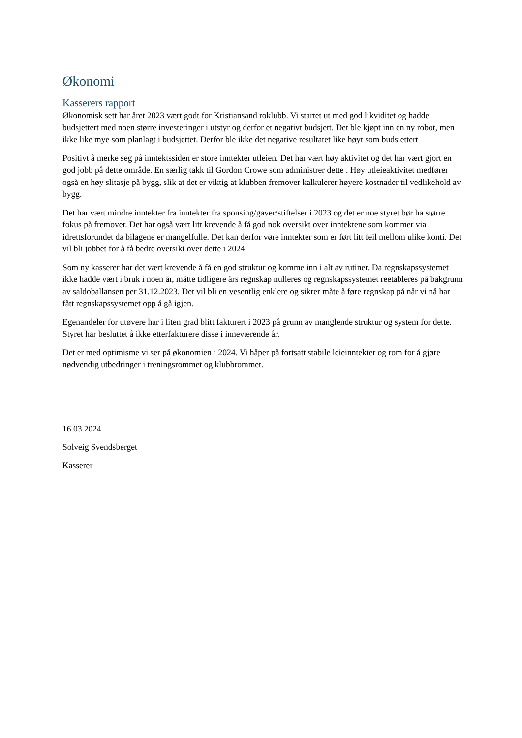Økonomi
Kasserers rapport
Økonomisk sett har året 2023 vært godt for Kristiansand roklubb. Vi startet ut med god likviditet og hadde budsjettert med noen større investeringer i utstyr og derfor et negativt budsjett. Det ble kjøpt inn en ny robot, men ikke like mye som planlagt i budsjettet. Derfor ble ikke det negative resultatet like høyt som budsjettert
Positivt å merke seg på inntektssiden er store inntekter utleien. Det har vært høy aktivitet og det har vært gjort en god jobb på dette område. En særlig takk til Gordon Crowe som administrer dette . Høy utleieaktivitet medfører også en høy slitasje på bygg, slik at det er viktig at klubben fremover kalkulerer høyere kostnader til vedlikehold av bygg.
Det har vært mindre inntekter fra inntekter fra sponsing/gaver/stiftelser i 2023 og det er noe styret bør ha større fokus på fremover. Det har også vært litt krevende å få god nok oversikt over inntektene som kommer via idrettsforundet da bilagene er mangelfulle. Det kan derfor vøre inntekter som er ført litt feil mellom ulike konti. Det vil bli jobbet for å få bedre oversikt over dette i 2024
Som ny kasserer har det vært krevende å få en god struktur og komme inn i alt av rutiner. Da regnskapssystemet ikke hadde vært i bruk i noen år, måtte tidligere års regnskap nulleres og regnskapssystemet reetableres på bakgrunn av saldoballansen per 31.12.2023. Det vil bli en vesentlig enklere og sikrer måte å føre regnskap på når vi nå har fått regnskapssystemet opp å gå igjen.
Egenandeler for utøvere har i liten grad blitt fakturert i 2023 på grunn av manglende struktur og system for dette. Styret har besluttet å ikke etterfakturere disse i inneværende år.
Det er med optimisme vi ser på økonomien i 2024. Vi håper på fortsatt stabile leieinntekter og rom for å gjøre nødvendig utbedringer i treningsrommet og klubbrommet.
16.03.2024
Solveig Svendsberget
Kasserer